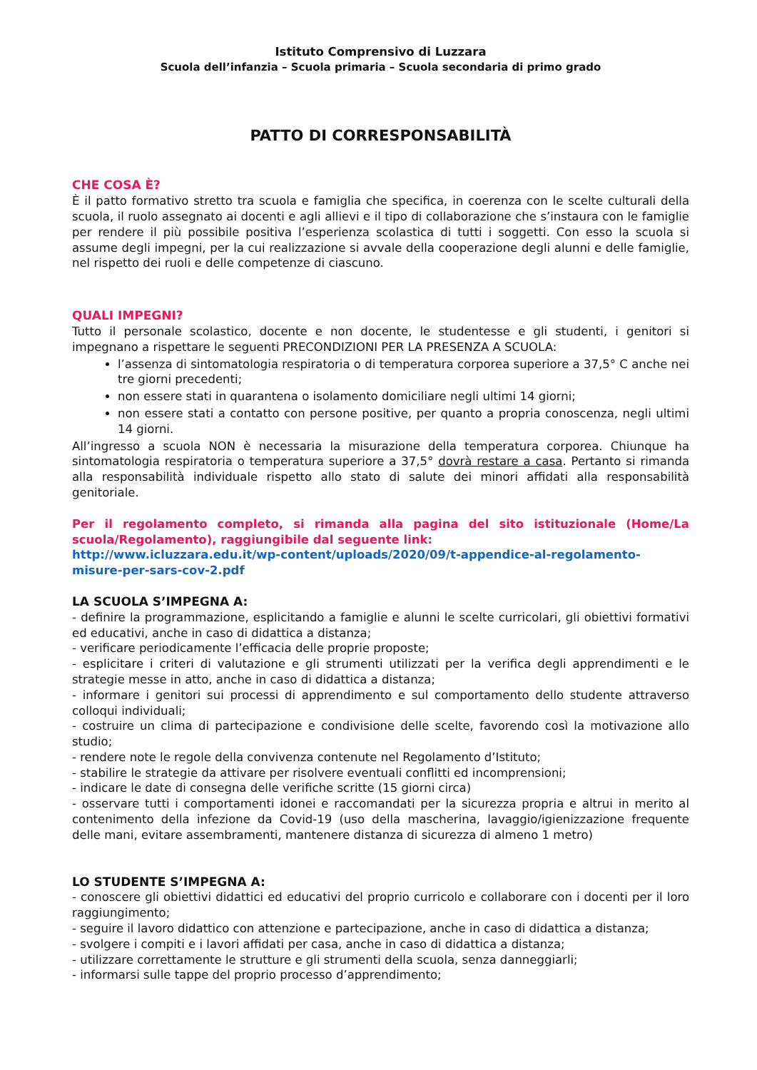Istituto Comprensivo di Luzzara
Scuola dell’infanzia – Scuola primaria – Scuola secondaria di primo grado
PATTO DI CORRESPONSABILITÀ
CHE COSA È?
È il patto formativo stretto tra scuola e famiglia che specifica, in coerenza con le scelte culturali della scuola, il ruolo assegnato ai docenti e agli allievi e il tipo di collaborazione che s’instaura con le famiglie per rendere il più possibile positiva l’esperienza scolastica di tutti i soggetti. Con esso la scuola si assume degli impegni, per la cui realizzazione si avvale della cooperazione degli alunni e delle famiglie, nel rispetto dei ruoli e delle competenze di ciascuno.
QUALI IMPEGNI?
Tutto il personale scolastico, docente e non docente, le studentesse e gli studenti, i genitori si impegnano a rispettare le seguenti PRECONDIZIONI PER LA PRESENZA A SCUOLA:
l’assenza di sintomatologia respiratoria o di temperatura corporea superiore a 37,5° C anche nei tre giorni precedenti;
non essere stati in quarantena o isolamento domiciliare negli ultimi 14 giorni;
non essere stati a contatto con persone positive, per quanto a propria conoscenza, negli ultimi 14 giorni.
All’ingresso a scuola NON è necessaria la misurazione della temperatura corporea. Chiunque ha sintomatologia respiratoria o temperatura superiore a 37,5° dovrà restare a casa. Pertanto si rimanda alla responsabilità individuale rispetto allo stato di salute dei minori affidati alla responsabilità genitoriale.
Per il regolamento completo, si rimanda alla pagina del sito istituzionale (Home/La scuola/Regolamento), raggiungibile dal seguente link:
http://www.icluzzara.edu.it/wp-content/uploads/2020/09/t-appendice-al-regolamento-misure-per-sars-cov-2.pdf
LA SCUOLA S’IMPEGNA A:
- definire la programmazione, esplicitando a famiglie e alunni le scelte curricolari, gli obiettivi formativi ed educativi, anche in caso di didattica a distanza;
- verificare periodicamente l’efficacia delle proprie proposte;
- esplicitare i criteri di valutazione e gli strumenti utilizzati per la verifica degli apprendimenti e le strategie messe in atto, anche in caso di didattica a distanza;
- informare i genitori sui processi di apprendimento e sul comportamento dello studente attraverso colloqui individuali;
- costruire un clima di partecipazione e condivisione delle scelte, favorendo così la motivazione allo studio;
- rendere note le regole della convivenza contenute nel Regolamento d’Istituto;
- stabilire le strategie da attivare per risolvere eventuali conflitti ed incomprensioni;
- indicare le date di consegna delle verifiche scritte (15 giorni circa)
- osservare tutti i comportamenti idonei e raccomandati per la sicurezza propria e altrui in merito al contenimento della infezione da Covid-19 (uso della mascherina, lavaggio/igienizzazione frequente delle mani, evitare assembramenti, mantenere distanza di sicurezza di almeno 1 metro)
LO STUDENTE S’IMPEGNA A:
- conoscere gli obiettivi didattici ed educativi del proprio curricolo e collaborare con i docenti per il loro raggiungimento;
- seguire il lavoro didattico con attenzione e partecipazione, anche in caso di didattica a distanza;
- svolgere i compiti e i lavori affidati per casa, anche in caso di didattica a distanza;
- utilizzare correttamente le strutture e gli strumenti della scuola, senza danneggiarli;
- informarsi sulle tappe del proprio processo d’apprendimento;